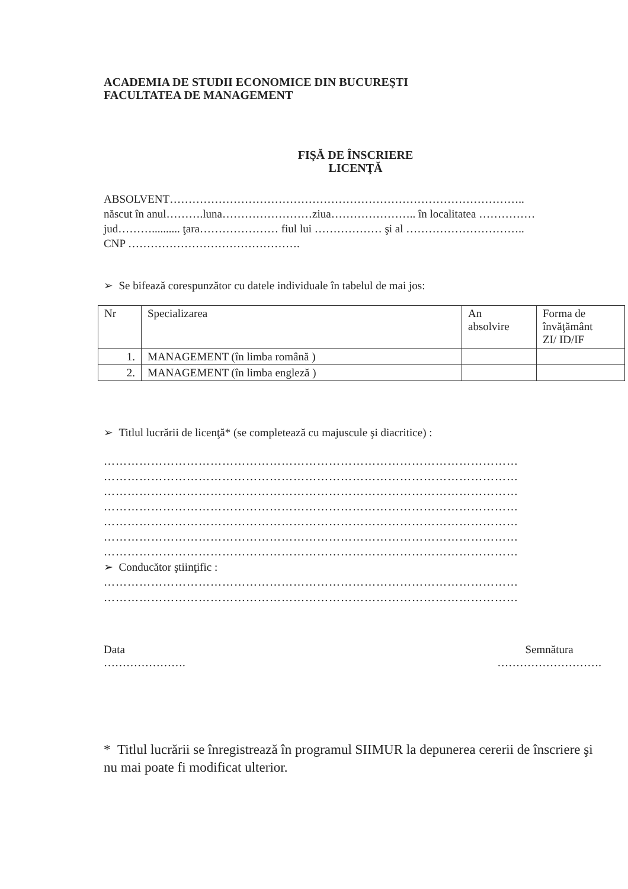ACADEMIA DE STUDII ECONOMICE DIN BUCUREŞTI
FACULTATEA DE MANAGEMENT
FIŞĂ DE ÎNSCRIERE
LICENŢĂ
ABSOLVENT…………………………………………………………………………………..
născut în anul……….luna……………………ziua………………….. în localitatea ……………
jud……….......... ţara………………… fiul lui ……………… şi al …………………………..
CNP ……………………………………….
➢ Se bifează corespunzător cu datele individuale în tabelul de mai jos:
| Nr | Specializarea | An absolvire | Forma de învăţământ ZI/ ID/IF |
| 1. | MANAGEMENT (în limba română ) | | |
| 2. | MANAGEMENT (în limba engleză ) | | |
➢ Titlul lucrării de licenţă* (se completează cu majuscule şi diacritice) :
……………………………………………………………………………………………
……………………………………………………………………………………………
……………………………………………………………………………………………
……………………………………………………………………………………………
……………………………………………………………………………………………
……………………………………………………………………………………………
……………………………………………………………………………………………
➢ Conducător ştiinţific :
……………………………………………………………………………………………
……………………………………………………………………………………………
Data
………………….
Semnătura
……………………….
* Titlul lucrării se înregistrează în programul SIIMUR la depunerea cererii de înscriere şi nu mai poate fi modificat ulterior.